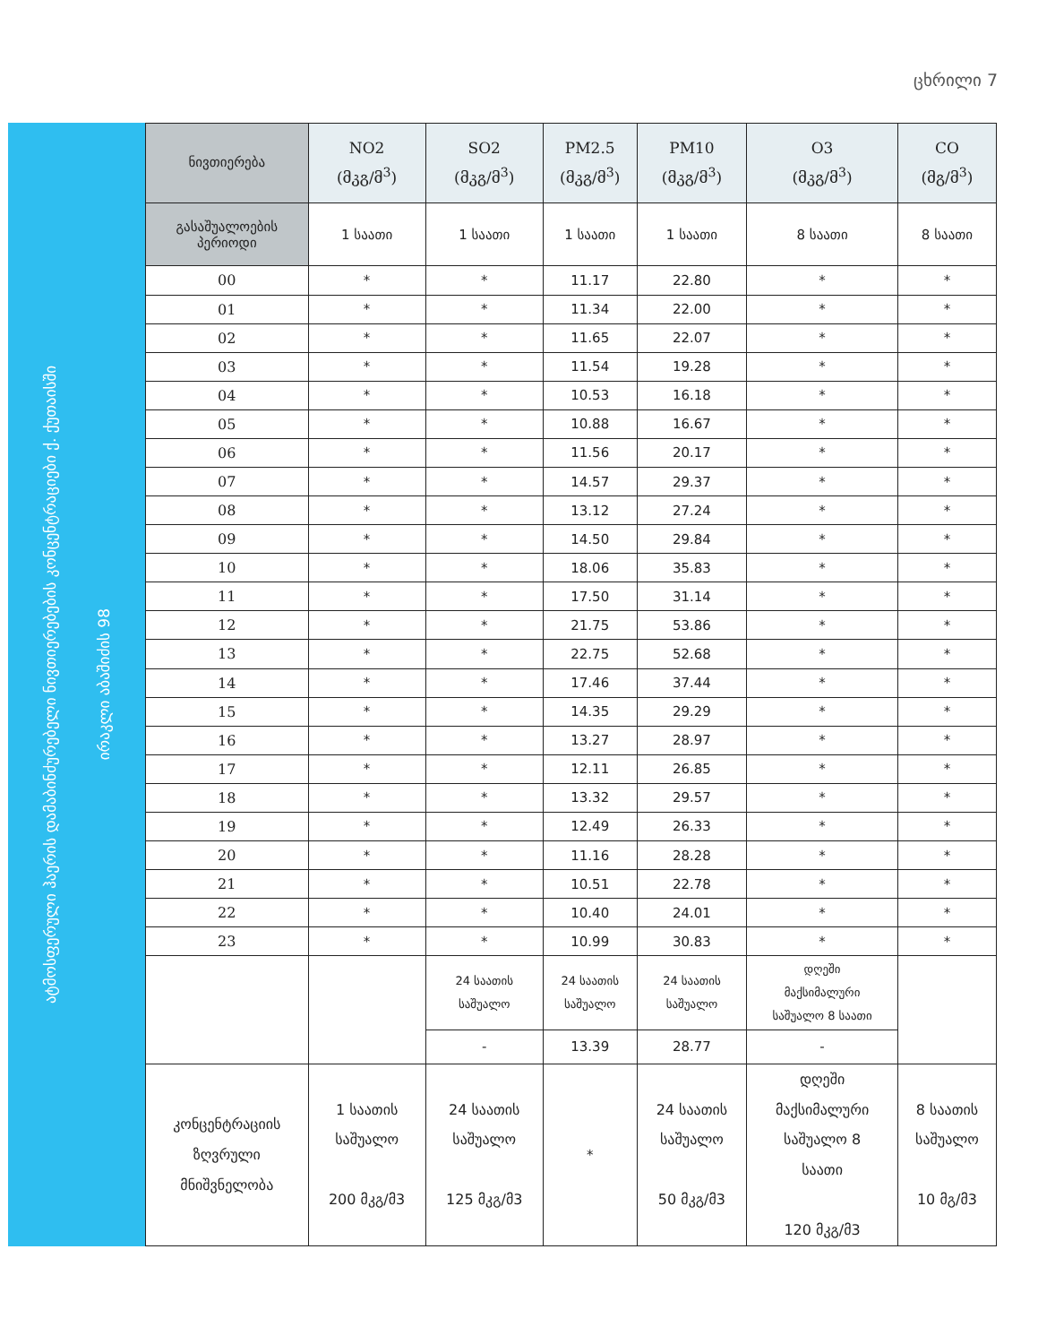ცხრილი 7
ატმოსფერული ჰაერის დამაბინძურებელი ნივთიერებების კონცენტრაციები ქ. ქუთაისში
ირაკლი აბაშიძის 98
| ნივთიერება | NO2 (მკგ/მ<sup>3</sup>) | SO2 (მკგ/მ<sup>3</sup>) | PM2.5 (მკგ/მ<sup>3</sup>) | PM10 (მკგ/მ<sup>3</sup>) | O3 (მკგ/მ<sup>3</sup>) | CO (მგ/მ<sup>3</sup>) |
| --- | --- | --- | --- | --- | --- | --- |
| გასაშუალოების პერიოდი | 1 საათი | 1 საათი | 1 საათი | 1 საათი | 8 საათი | 8 საათი |
| 00 | * | * | 11.17 | 22.80 | * | * |
| 01 | * | * | 11.34 | 22.00 | * | * |
| 02 | * | * | 11.65 | 22.07 | * | * |
| 03 | * | * | 11.54 | 19.28 | * | * |
| 04 | * | * | 10.53 | 16.18 | * | * |
| 05 | * | * | 10.88 | 16.67 | * | * |
| 06 | * | * | 11.56 | 20.17 | * | * |
| 07 | * | * | 14.57 | 29.37 | * | * |
| 08 | * | * | 13.12 | 27.24 | * | * |
| 09 | * | * | 14.50 | 29.84 | * | * |
| 10 | * | * | 18.06 | 35.83 | * | * |
| 11 | * | * | 17.50 | 31.14 | * | * |
| 12 | * | * | 21.75 | 53.86 | * | * |
| 13 | * | * | 22.75 | 52.68 | * | * |
| 14 | * | * | 17.46 | 37.44 | * | * |
| 15 | * | * | 14.35 | 29.29 | * | * |
| 16 | * | * | 13.27 | 28.97 | * | * |
| 17 | * | * | 12.11 | 26.85 | * | * |
| 18 | * | * | 13.32 | 29.57 | * | * |
| 19 | * | * | 12.49 | 26.33 | * | * |
| 20 | * | * | 11.16 | 28.28 | * | * |
| 21 | * | * | 10.51 | 22.78 | * | * |
| 22 | * | * | 10.40 | 24.01 | * | * |
| 23 | * | * | 10.99 | 30.83 | * | * |
| | | 24 საათის საშუალო | 24 საათის საშუალო | 24 საათის საშუალო | დღეში მაქსიმალური საშუალო 8 საათი | |
| | | - | 13.39 | 28.77 | - | |
| კონცენტრაციის ზღვრული მნიშვნელობა | 1 საათის საშუალო 200 მკგ/მ3 | 24 საათის საშუალო 125 მკგ/მ3 | * | 24 საათის საშუალო 50 მკგ/მ3 | დღეში მაქსიმალური საშუალო 8 საათი 120 მკგ/მ3 | 8 საათის საშუალო 10 მგ/მ3 |